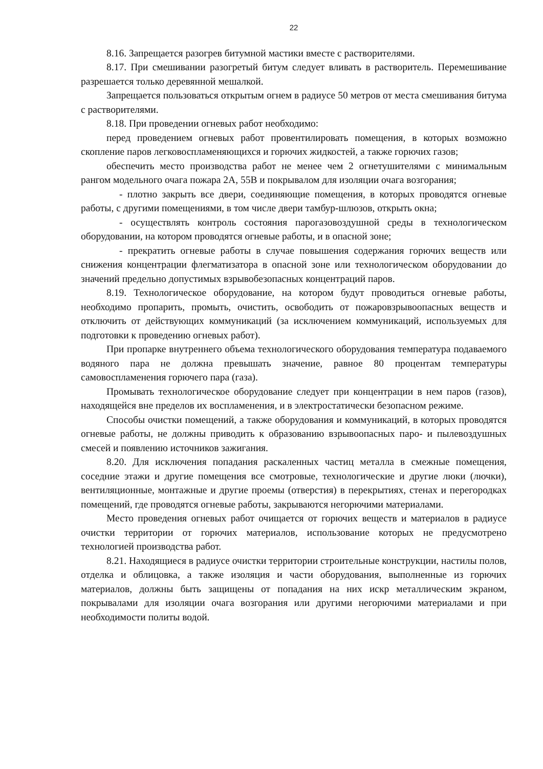22
8.16. Запрещается разогрев битумной мастики вместе с растворителями.
8.17. При смешивании разогретый битум следует вливать в растворитель. Перемешивание разрешается только деревянной мешалкой.
Запрещается пользоваться открытым огнем в радиусе 50 метров от места смешивания битума с растворителями.
8.18. При проведении огневых работ необходимо:
перед проведением огневых работ провентилировать помещения, в которых возможно скопление паров легковоспламеняющихся и горючих жидкостей, а также горючих газов;
обеспечить место производства работ не менее чем 2 огнетушителями с минимальным рангом модельного очага пожара 2А, 55В и покрывалом для изоляции очага возгорания;
- плотно закрыть все двери, соединяющие помещения, в которых проводятся огневые работы, с другими помещениями, в том числе двери тамбур-шлюзов, открыть окна;
- осуществлять контроль состояния парогазовоздушной среды в технологическом оборудовании, на котором проводятся огневые работы, и в опасной зоне;
- прекратить огневые работы в случае повышения содержания горючих веществ или снижения концентрации флегматизатора в опасной зоне или технологическом оборудовании до значений предельно допустимых взрывобезопасных концентраций паров.
8.19. Технологическое оборудование, на котором будут проводиться огневые работы, необходимо пропарить, промыть, очистить, освободить от пожаровзрывоопасных веществ и отключить от действующих коммуникаций (за исключением коммуникаций, используемых для подготовки к проведению огневых работ).
При пропарке внутреннего объема технологического оборудования температура подаваемого водяного пара не должна превышать значение, равное 80 процентам температуры самовоспламенения горючего пара (газа).
Промывать технологическое оборудование следует при концентрации в нем паров (газов), находящейся вне пределов их воспламенения, и в электростатически безопасном режиме.
Способы очистки помещений, а также оборудования и коммуникаций, в которых проводятся огневые работы, не должны приводить к образованию взрывоопасных паро- и пылевоздушных смесей и появлению источников зажигания.
8.20. Для исключения попадания раскаленных частиц металла в смежные помещения, соседние этажи и другие помещения все смотровые, технологические и другие люки (лючки), вентиляционные, монтажные и другие проемы (отверстия) в перекрытиях, стенах и перегородках помещений, где проводятся огневые работы, закрываются негорючими материалами.
Место проведения огневых работ очищается от горючих веществ и материалов в радиусе очистки территории от горючих материалов, использование которых не предусмотрено технологией производства работ.
8.21. Находящиеся в радиусе очистки территории строительные конструкции, настилы полов, отделка и облицовка, а также изоляция и части оборудования, выполненные из горючих материалов, должны быть защищены от попадания на них искр металлическим экраном, покрывалами для изоляции очага возгорания или другими негорючими материалами и при необходимости политы водой.